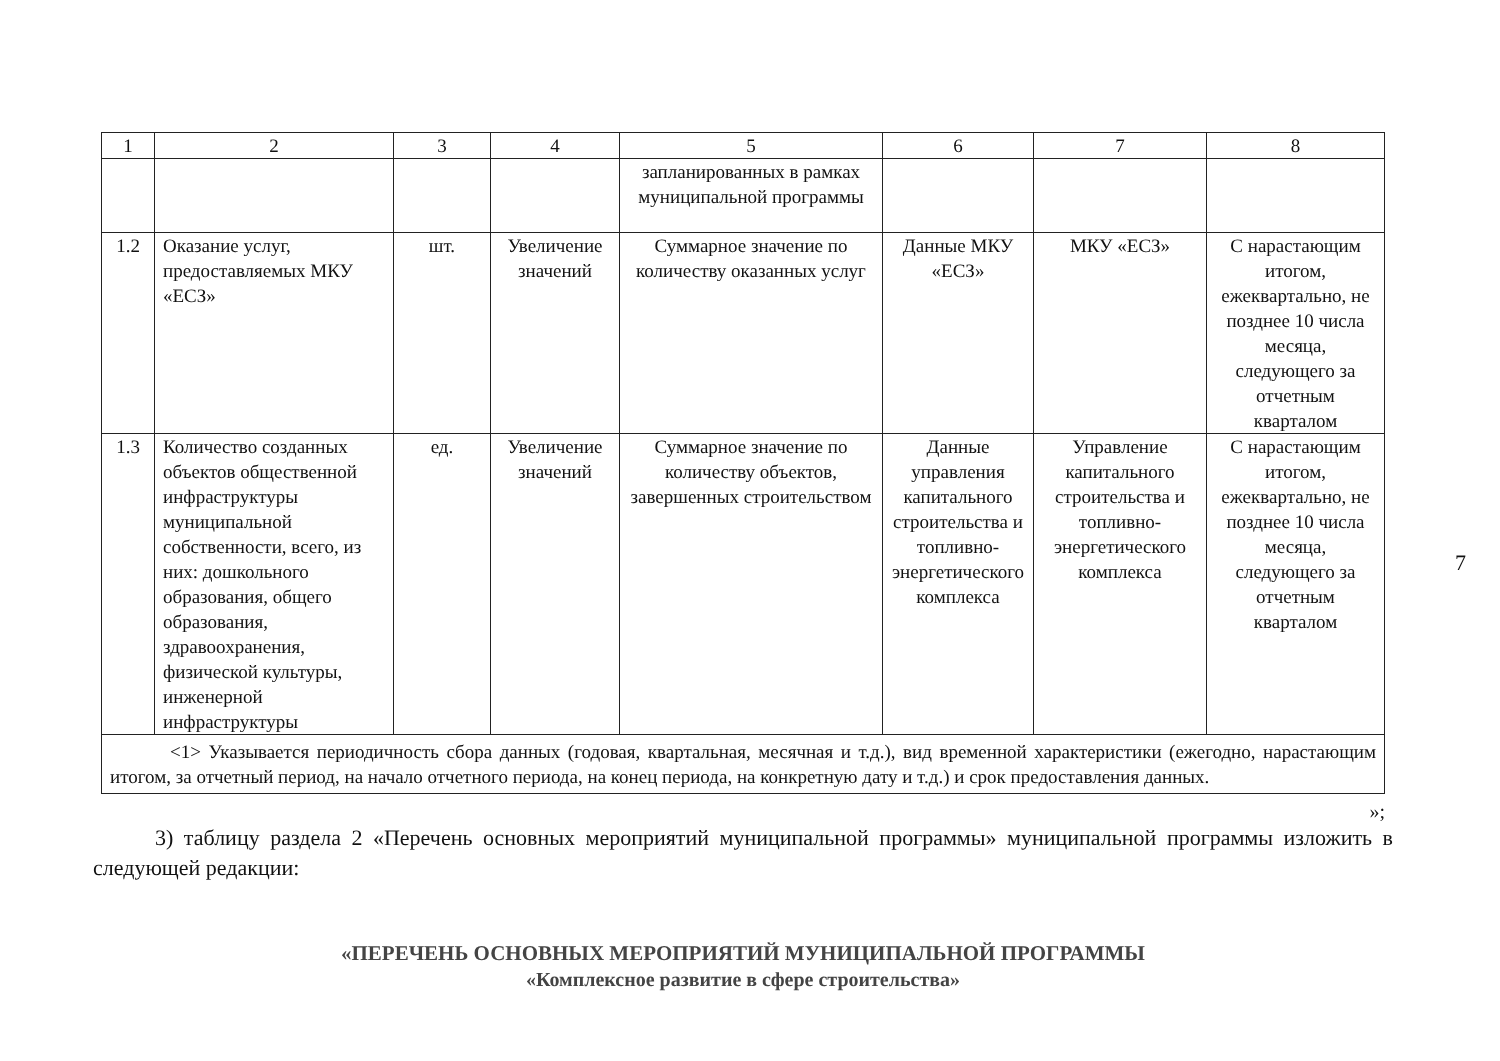7
| 1 | 2 | 3 | 4 | 5 | 6 | 7 | 8 |
| --- | --- | --- | --- | --- | --- | --- | --- |
| | | | | запланированных в рамках муниципальной программы | | | |
| 1.2 | Оказание услуг, предоставляемых МКУ «ЕСЗ» | шт. | Увеличение значений | Суммарное значение по количеству оказанных услуг | Данные МКУ «ЕСЗ» | МКУ «ЕСЗ» | С нарастающим итогом, ежеквартально, не позднее 10 числа месяца, следующего за отчетным кварталом |
| 1.3 | Количество созданных объектов общественной инфраструктуры муниципальной собственности, всего, из них: дошкольного образования, общего образования, здравоохранения, физической культуры, инженерной инфраструктуры | ед. | Увеличение значений | Суммарное значение по количеству объектов, завершенных строительством | Данные управления капитального строительства и топливно-энергетического комплекса | Управление капитального строительства и топливно-энергетического комплекса | С нарастающим итогом, ежеквартально, не позднее 10 числа месяца, следующего за отчетным кварталом |
| <1> Указывается периодичность сбора данных (годовая, квартальная, месячная и т.д.), вид временной характеристики (ежегодно, нарастающим итогом, за отчетный период, на начало отчетного периода, на конец периода, на конкретную дату и т.д.) и срок предоставления данных. | | | | | | | |
»;
3) таблицу раздела 2 «Перечень основных мероприятий муниципальной программы» муниципальной программы изложить в следующей редакции:
«ПЕРЕЧЕНЬ ОСНОВНЫХ МЕРОПРИЯТИЙ МУНИЦИПАЛЬНОЙ ПРОГРАММЫ
«Комплексное развитие в сфере строительства»